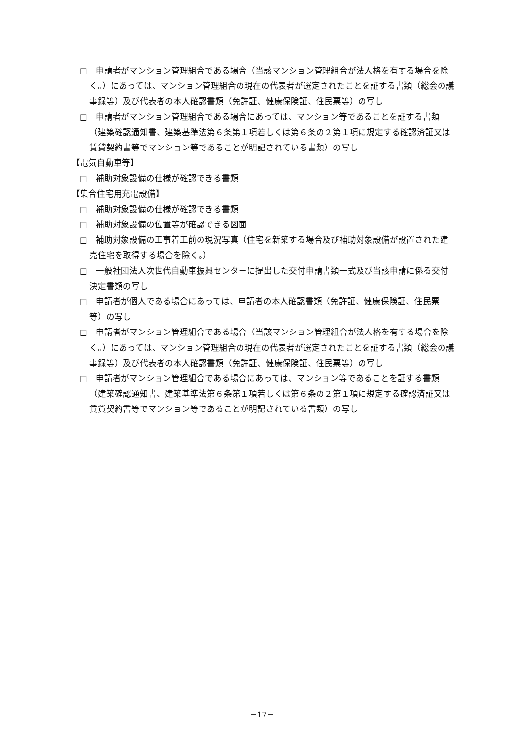□　申請者がマンション管理組合である場合（当該マンション管理組合が法人格を有する場合を除く。）にあっては、マンション管理組合の現在の代表者が選定されたことを証する書類（総会の議事録等）及び代表者の本人確認書類（免許証、健康保険証、住民票等）の写し
□　申請者がマンション管理組合である場合にあっては、マンション等であることを証する書類（建築確認通知書、建築基準法第６条第１項若しくは第６条の２第１項に規定する確認済証又は賃貸契約書等でマンション等であることが明記されている書類）の写し
【電気自動車等】
□　補助対象設備の仕様が確認できる書類
【集合住宅用充電設備】
□　補助対象設備の仕様が確認できる書類
□　補助対象設備の位置等が確認できる図面
□　補助対象設備の工事着工前の現況写真（住宅を新築する場合及び補助対象設備が設置された建売住宅を取得する場合を除く。）
□　一般社団法人次世代自動車振興センターに提出した交付申請書類一式及び当該申請に係る交付決定書類の写し
□　申請者が個人である場合にあっては、申請者の本人確認書類（免許証、健康保険証、住民票等）の写し
□　申請者がマンション管理組合である場合（当該マンション管理組合が法人格を有する場合を除く。）にあっては、マンション管理組合の現在の代表者が選定されたことを証する書類（総会の議事録等）及び代表者の本人確認書類（免許証、健康保険証、住民票等）の写し
□　申請者がマンション管理組合である場合にあっては、マンション等であることを証する書類（建築確認通知書、建築基準法第６条第１項若しくは第６条の２第１項に規定する確認済証又は賃貸契約書等でマンション等であることが明記されている書類）の写し
－17－